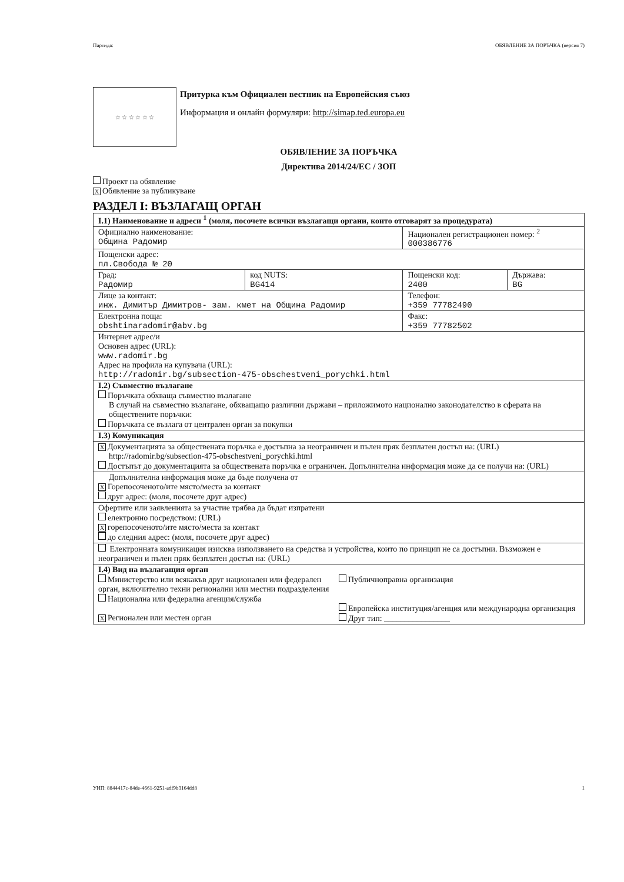Партида: ОБЯВЛЕНИЕ ЗА ПОРЪЧКА (версия 7)
☆ ☆ ☆ ☆ ☆ ☆
Притурка към Официален вестник на Европейския съюз
Информация и онлайн формуляри: http://simap.ted.europa.eu
ОБЯВЛЕНИЕ ЗА ПОРЪЧКА
Директива 2014/24/ЕС / ЗОП
Проект на обявление
X Обявление за публикуване
РАЗДЕЛ I: ВЪЗЛАГАЩ ОРГАН
| I.1) Наименование и адреси <sup>1</sup> (моля, посочете всички възлагащи органи, които отговарят за процедурата) | | | |
| Официално наименование: Община Радомир | | Национален регистрационен номер: <sup>2</sup> 000386776 | |
| Пощенски адрес: пл.Свобода № 20 | | | |
| Град: Радомир | код NUTS: BG414 | Пощенски код: 2400 | Държава: BG |
| Лице за контакт: инж. Димитър Димитров- зам. кмет на Община Радомир | | Телефон: +359 77782490 | |
| Електронна поща: obshtinaradomir@abv.bg | | Факс: +359 77782502 | |
| Интернет адрес/и Основен адрес (URL): www.radomir.bg Адрес на профила на купувача (URL): http://radomir.bg/subsection-475-obschestveni_porychki.html | | | |
| I.2) Съвместно възлагане Поръчката обхваща съвместно възлагане В случай на съвместно възлагане, обхващащо различни държави – приложимото национално законодателство в сферата на обществените поръчки: Поръчката се възлага от централен орган за покупки | | | |
| I.3) Комуникация | | | |
| X Документацията за обществената поръчка е достъпна за неограничен и пълен пряк безплатен достъп на: (URL) http://radomir.bg/subsection-475-obschestveni_porychki.html Достъпът до документацията за обществената поръчка е ограничен. Допълнителна информация може да се получи на: (URL) | | | |
| Допълнителна информация може да бъде получена от X Горепосоченото/ите място/места за контакт друг адрес: (моля, посочете друг адрес) | | | |
| Офертите или заявленията за участие трябва да бъдат изпратени електронно посредством: (URL) X горепосоченото/ите място/места за контакт до следния адрес: (моля, посочете друг адрес) | | | |
| Електронната комуникация изисква използването на средства и устройства, които по принцип не са достъпни. Възможен е неограничен и пълен пряк безплатен достъп на: (URL) | | | |
| I.4) Вид на възлагащия орган Министерство или всякакъв друг национален или федерален орган, включително техни регионални или местни подразделения Национална или федерална агенция/служба X Регионален или местен орган Публичноправна организация Европейска институция/агенция или международна организация Друг тип: ________________ | | | |
УНП: 8844417c-84de-4661-9251-adf9b3164dd8 1